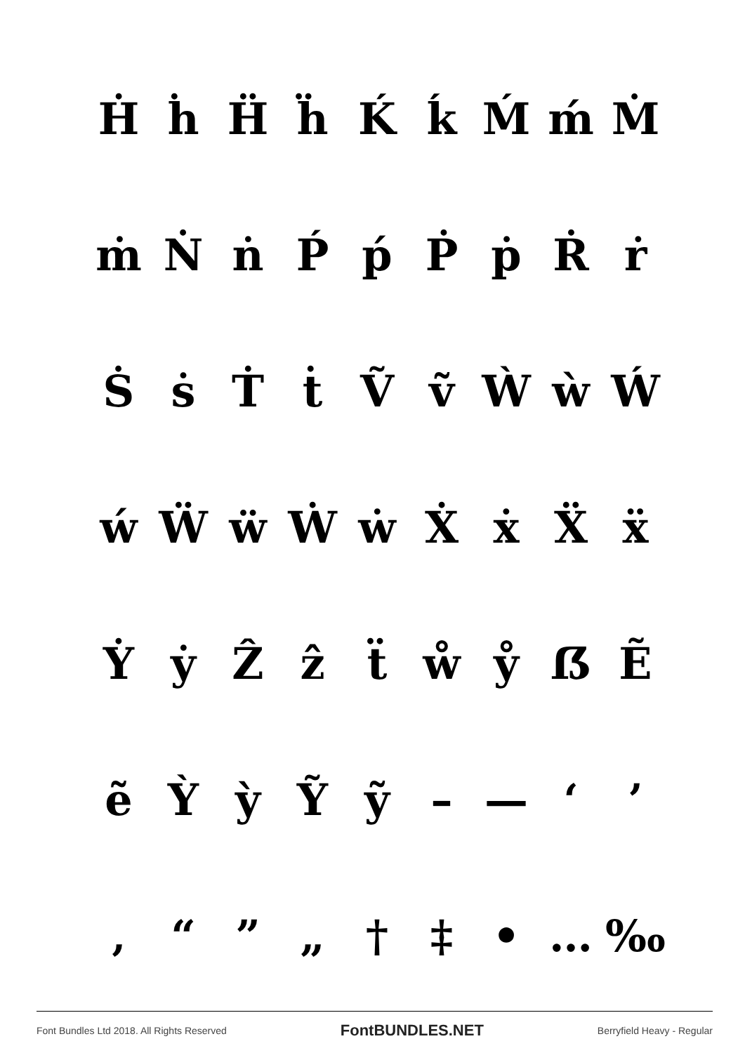Ḣ ḣ Ḧ ḧ Ḱ ḱ Ḿ ḿ Ṁ
ṁ Ṅ ṅ Ṕ ṕ Ṗ ṗ Ṙ ṙ
Ṡ ṡ Ṫ ṫ Ṽ ṽ Ẁ ẁ Ẃ
ẃ Ẅ ẅ Ẇ ẇ Ẋ ẋ Ẍ ẍ
Ẏ ẏ Ẑ ẑ ẗ ẘ ẙ ẞ Ẽ
ẽ Ỳ ỳ Ỹ ỹ – — ‘ ’
‚ “ ” „ † ‡ • … ‰
Font Bundles Ltd 2018. All Rights Reserved FontBUNDLES.NET Berryfield Heavy - Regular